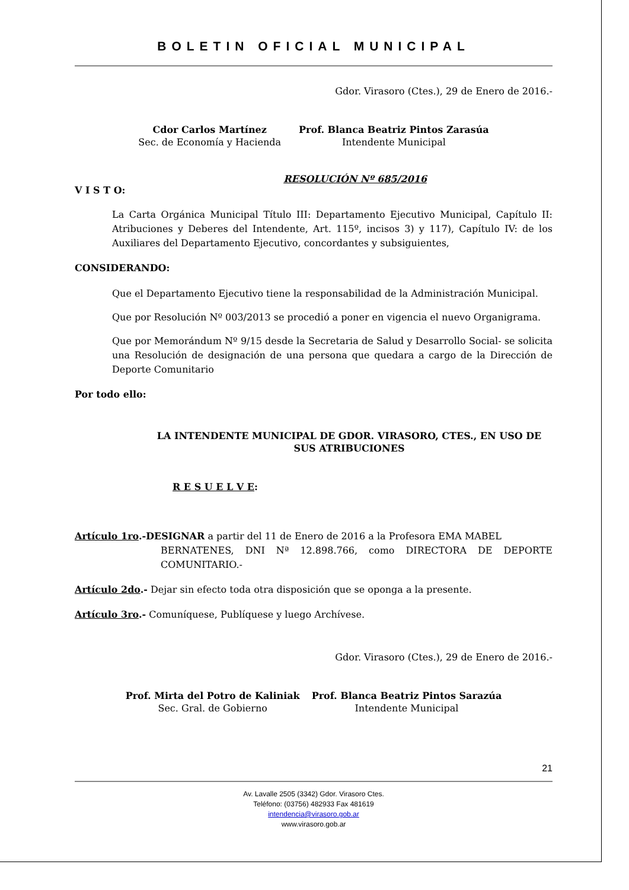BOLETIN OFICIAL MUNICIPAL
Gdor. Virasoro (Ctes.), 29 de Enero de 2016.-
Cdor Carlos Martínez
Sec. de Economía y Hacienda
Prof. Blanca Beatriz Pintos Zarasúa
Intendente Municipal
RESOLUCIÓN Nº 685/2016
V I S T O:
La Carta Orgánica Municipal Título III: Departamento Ejecutivo Municipal, Capítulo II: Atribuciones y Deberes del Intendente, Art. 115º, incisos 3) y 117), Capítulo IV: de los Auxiliares del Departamento Ejecutivo, concordantes y subsiguientes,
CONSIDERANDO:
Que el Departamento Ejecutivo tiene la responsabilidad de la Administración Municipal.
Que por Resolución Nº 003/2013 se procedió a poner en vigencia el nuevo Organigrama.
Que por Memorándum Nº 9/15 desde la Secretaria de Salud y Desarrollo Social- se solicita una Resolución de designación de una persona que quedara a cargo de la Dirección de Deporte Comunitario
Por todo ello:
LA INTENDENTE MUNICIPAL DE GDOR. VIRASORO, CTES., EN USO DE SUS ATRIBUCIONES
R E S U E L V E:
Artículo 1ro.-DESIGNAR a partir del 11 de Enero de 2016 a la Profesora EMA MABEL
BERNATENES, DNI Nª 12.898.766, como DIRECTORA DE DEPORTE COMUNITARIO.-
Artículo 2do.- Dejar sin efecto toda otra disposición que se oponga a la presente.
Artículo 3ro.- Comuníquese, Publíquese y luego Archívese.
Gdor. Virasoro (Ctes.), 29 de Enero de 2016.-
Prof. Mirta del Potro de Kaliniak
Sec. Gral. de Gobierno
Prof. Blanca Beatriz Pintos Sarazúa
Intendente Municipal
21
Av. Lavalle 2505 (3342) Gdor. Virasoro Ctes.
Teléfono: (03756) 482933 Fax 481619
intendencia@virasoro.gob.ar
www.virasoro.gob.ar